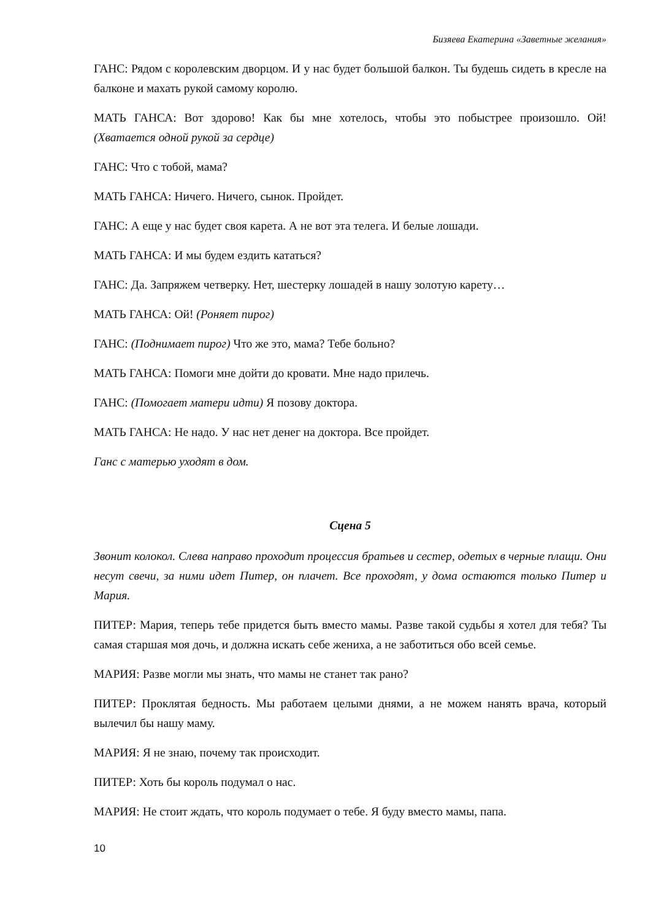Бизяева Екатерина «Заветные желания»
ГАНС: Рядом с королевским дворцом. И у нас будет большой балкон. Ты будешь сидеть в кресле на балконе и махать рукой самому королю.
МАТЬ ГАНСА: Вот здорово! Как бы мне хотелось, чтобы это побыстрее произошло. Ой! (Хватается одной рукой за сердце)
ГАНС: Что с тобой, мама?
МАТЬ ГАНСА: Ничего. Ничего, сынок. Пройдет.
ГАНС: А еще у нас будет своя карета. А не вот эта телега. И белые лошади.
МАТЬ ГАНСА: И мы будем ездить кататься?
ГАНС: Да. Запряжем четверку. Нет, шестерку лошадей в нашу золотую карету…
МАТЬ ГАНСА: Ой! (Роняет пирог)
ГАНС: (Поднимает пирог) Что же это, мама? Тебе больно?
МАТЬ ГАНСА: Помоги мне дойти до кровати. Мне надо прилечь.
ГАНС: (Помогает матери идти) Я позову доктора.
МАТЬ ГАНСА: Не надо. У нас нет денег на доктора. Все пройдет.
Ганс с матерью уходят в дом.
Сцена 5
Звонит колокол. Слева направо проходит процессия братьев и сестер, одетых в черные плащи. Они несут свечи, за ними идет Питер, он плачет. Все проходят, у дома остаются только Питер и Мария.
ПИТЕР: Мария, теперь тебе придется быть вместо мамы. Разве такой судьбы я хотел для тебя? Ты самая старшая моя дочь, и должна искать себе жениха, а не заботиться обо всей семье.
МАРИЯ: Разве могли мы знать, что мамы не станет так рано?
ПИТЕР: Проклятая бедность. Мы работаем целыми днями, а не можем нанять врача, который вылечил бы нашу маму.
МАРИЯ: Я не знаю, почему так происходит.
ПИТЕР: Хоть бы король подумал о нас.
МАРИЯ: Не стоит ждать, что король подумает о тебе. Я буду вместо мамы, папа.
10